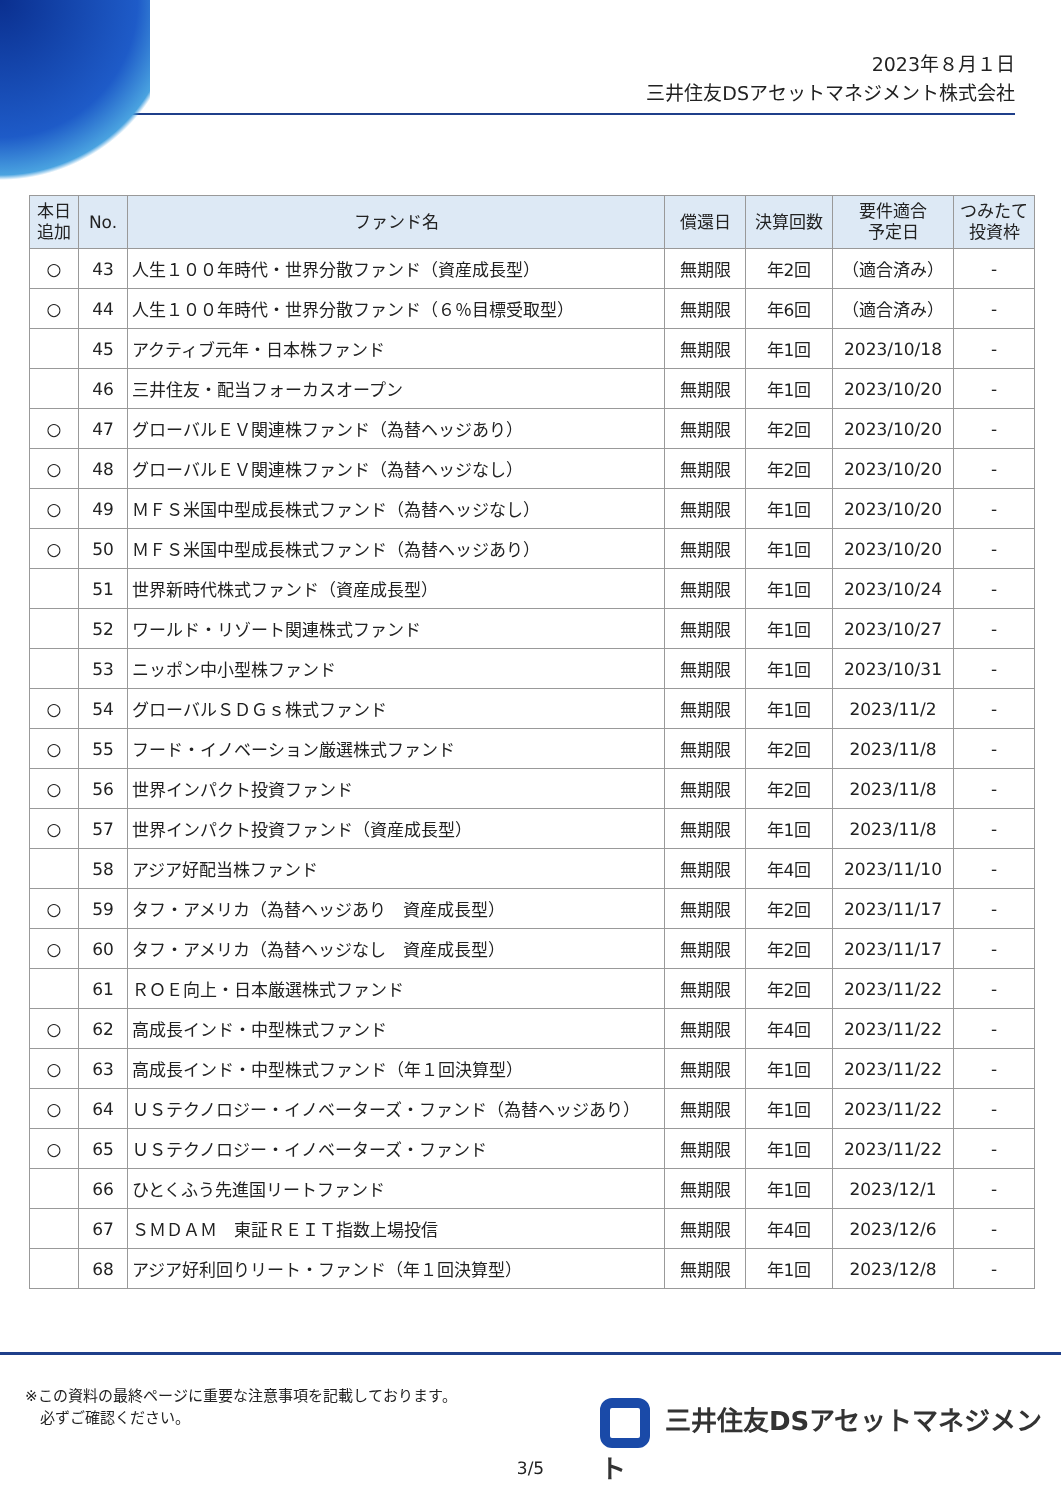2023年８月１日
三井住友DSアセットマネジメント株式会社
| 本日 追加 | No. | ファンド名 | 償還日 | 決算回数 | 要件適合 予定日 | つみたて 投資枠 |
| --- | --- | --- | --- | --- | --- | --- |
| ○ | 43 | 人生１００年時代・世界分散ファンド（資産成長型） | 無期限 | 年2回 | （適合済み） | - |
| ○ | 44 | 人生１００年時代・世界分散ファンド（６％目標受取型） | 無期限 | 年6回 | （適合済み） | - |
| | 45 | アクティブ元年・日本株ファンド | 無期限 | 年1回 | 2023/10/18 | - |
| | 46 | 三井住友・配当フォーカスオープン | 無期限 | 年1回 | 2023/10/20 | - |
| ○ | 47 | グローバルＥＶ関連株ファンド（為替ヘッジあり） | 無期限 | 年2回 | 2023/10/20 | - |
| ○ | 48 | グローバルＥＶ関連株ファンド（為替ヘッジなし） | 無期限 | 年2回 | 2023/10/20 | - |
| ○ | 49 | ＭＦＳ米国中型成長株式ファンド（為替ヘッジなし） | 無期限 | 年1回 | 2023/10/20 | - |
| ○ | 50 | ＭＦＳ米国中型成長株式ファンド（為替ヘッジあり） | 無期限 | 年1回 | 2023/10/20 | - |
| | 51 | 世界新時代株式ファンド（資産成長型） | 無期限 | 年1回 | 2023/10/24 | - |
| | 52 | ワールド・リゾート関連株式ファンド | 無期限 | 年1回 | 2023/10/27 | - |
| | 53 | ニッポン中小型株ファンド | 無期限 | 年1回 | 2023/10/31 | - |
| ○ | 54 | グローバルＳＤＧｓ株式ファンド | 無期限 | 年1回 | 2023/11/2 | - |
| ○ | 55 | フード・イノベーション厳選株式ファンド | 無期限 | 年2回 | 2023/11/8 | - |
| ○ | 56 | 世界インパクト投資ファンド | 無期限 | 年2回 | 2023/11/8 | - |
| ○ | 57 | 世界インパクト投資ファンド（資産成長型） | 無期限 | 年1回 | 2023/11/8 | - |
| | 58 | アジア好配当株ファンド | 無期限 | 年4回 | 2023/11/10 | - |
| ○ | 59 | タフ・アメリカ（為替ヘッジあり 資産成長型） | 無期限 | 年2回 | 2023/11/17 | - |
| ○ | 60 | タフ・アメリカ（為替ヘッジなし 資産成長型） | 無期限 | 年2回 | 2023/11/17 | - |
| | 61 | ＲＯＥ向上・日本厳選株式ファンド | 無期限 | 年2回 | 2023/11/22 | - |
| ○ | 62 | 高成長インド・中型株式ファンド | 無期限 | 年4回 | 2023/11/22 | - |
| ○ | 63 | 高成長インド・中型株式ファンド（年１回決算型） | 無期限 | 年1回 | 2023/11/22 | - |
| ○ | 64 | ＵＳテクノロジー・イノベーターズ・ファンド（為替ヘッジあり） | 無期限 | 年1回 | 2023/11/22 | - |
| ○ | 65 | ＵＳテクノロジー・イノベーターズ・ファンド | 無期限 | 年1回 | 2023/11/22 | - |
| | 66 | ひとくふう先進国リートファンド | 無期限 | 年1回 | 2023/12/1 | - |
| | 67 | ＳＭＤＡＭ 東証ＲＥＩＴ指数上場投信 | 無期限 | 年4回 | 2023/12/6 | - |
| | 68 | アジア好利回りリート・ファンド（年１回決算型） | 無期限 | 年1回 | 2023/12/8 | - |
※この資料の最終ページに重要な注意事項を記載しております。
　必ずご確認ください。
三井住友DSアセットマネジメント
3/5